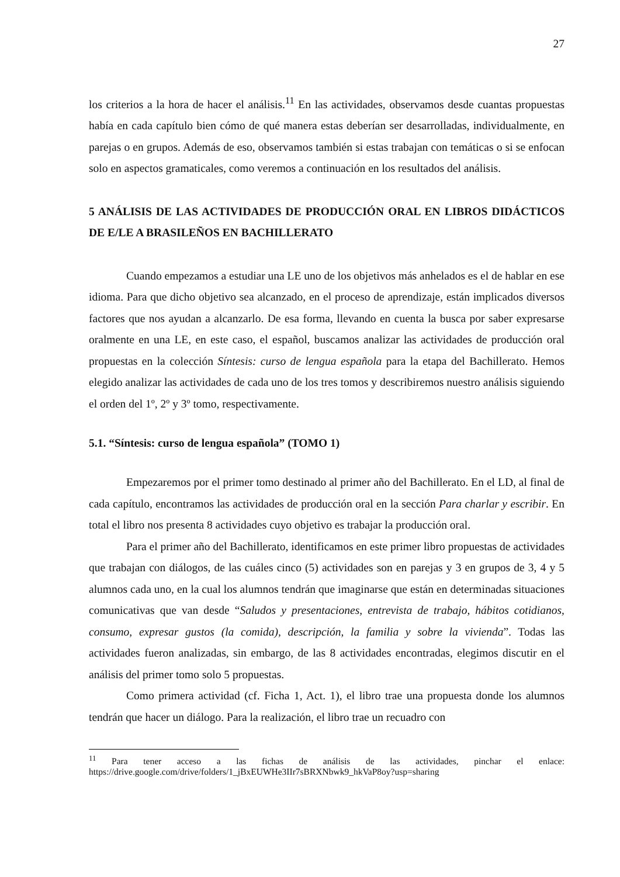27
los criterios a la hora de hacer el análisis.<sup>11</sup> En las actividades, observamos desde cuantas propuestas había en cada capítulo bien cómo de qué manera estas deberían ser desarrolladas, individualmente, en parejas o en grupos. Además de eso, observamos también si estas trabajan con temáticas o si se enfocan solo en aspectos gramaticales, como veremos a continuación en los resultados del análisis.
5 ANÁLISIS DE LAS ACTIVIDADES DE PRODUCCIÓN ORAL EN LIBROS DIDÁCTICOS DE E/LE A BRASILEÑOS EN BACHILLERATO
Cuando empezamos a estudiar una LE uno de los objetivos más anhelados es el de hablar en ese idioma. Para que dicho objetivo sea alcanzado, en el proceso de aprendizaje, están implicados diversos factores que nos ayudan a alcanzarlo. De esa forma, llevando en cuenta la busca por saber expresarse oralmente en una LE, en este caso, el español, buscamos analizar las actividades de producción oral propuestas en la colección Síntesis: curso de lengua española para la etapa del Bachillerato. Hemos elegido analizar las actividades de cada uno de los tres tomos y describiremos nuestro análisis siguiendo el orden del 1º, 2º y 3º tomo, respectivamente.
5.1. “Síntesis: curso de lengua española” (TOMO 1)
Empezaremos por el primer tomo destinado al primer año del Bachillerato. En el LD, al final de cada capítulo, encontramos las actividades de producción oral en la sección Para charlar y escribir. En total el libro nos presenta 8 actividades cuyo objetivo es trabajar la producción oral.
Para el primer año del Bachillerato, identificamos en este primer libro propuestas de actividades que trabajan con diálogos, de las cuáles cinco (5) actividades son en parejas y 3 en grupos de 3, 4 y 5 alumnos cada uno, en la cual los alumnos tendrán que imaginarse que están en determinadas situaciones comunicativas que van desde “Saludos y presentaciones, entrevista de trabajo, hábitos cotidianos, consumo, expresar gustos (la comida), descripción, la familia y sobre la vivienda”. Todas las actividades fueron analizadas, sin embargo, de las 8 actividades encontradas, elegimos discutir en el análisis del primer tomo solo 5 propuestas.
Como primera actividad (cf. Ficha 1, Act. 1), el libro trae una propuesta donde los alumnos tendrán que hacer un diálogo. Para la realización, el libro trae un recuadro con
<sup>11</sup> Para tener acceso a las fichas de análisis de las actividades, pinchar el enlace: https://drive.google.com/drive/folders/1_jBxEUWHe3IIr7sBRXNbwk9_hkVaP8oy?usp=sharing